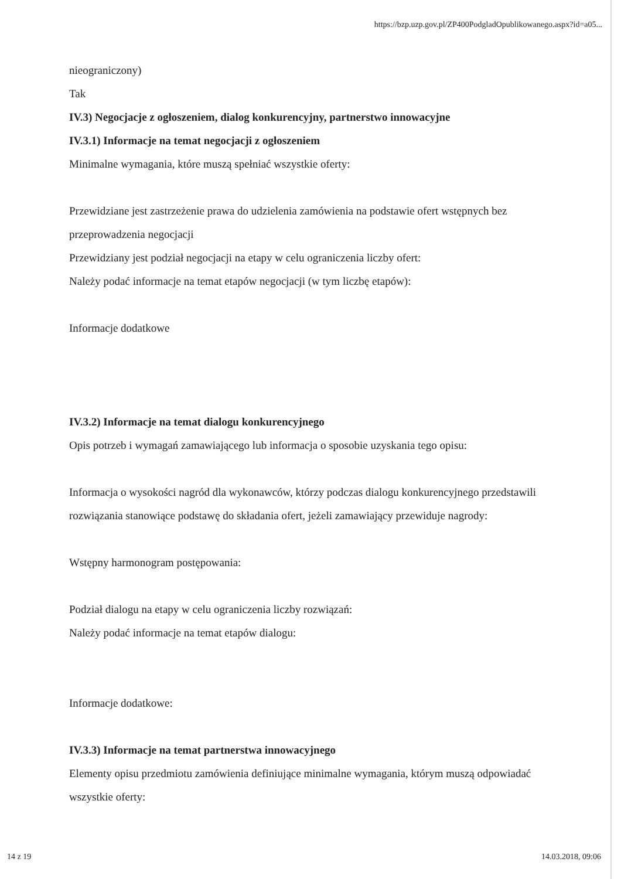https://bzp.uzp.gov.pl/ZP400PodgladOpublikowanego.aspx?id=a05...
nieograniczony)
Tak
IV.3) Negocjacje z ogłoszeniem, dialog konkurencyjny, partnerstwo innowacyjne
IV.3.1) Informacje na temat negocjacji z ogłoszeniem
Minimalne wymagania, które muszą spełniać wszystkie oferty:
Przewidziane jest zastrzeżenie prawa do udzielenia zamówienia na podstawie ofert wstępnych bez przeprowadzenia negocjacji
Przewidziany jest podział negocjacji na etapy w celu ograniczenia liczby ofert:
Należy podać informacje na temat etapów negocjacji (w tym liczbę etapów):
Informacje dodatkowe
IV.3.2) Informacje na temat dialogu konkurencyjnego
Opis potrzeb i wymagań zamawiającego lub informacja o sposobie uzyskania tego opisu:
Informacja o wysokości nagród dla wykonawców, którzy podczas dialogu konkurencyjnego przedstawili rozwiązania stanowiące podstawę do składania ofert, jeżeli zamawiający przewiduje nagrody:
Wstępny harmonogram postępowania:
Podział dialogu na etapy w celu ograniczenia liczby rozwiązań:
Należy podać informacje na temat etapów dialogu:
Informacje dodatkowe:
IV.3.3) Informacje na temat partnerstwa innowacyjnego
Elementy opisu przedmiotu zamówienia definiujące minimalne wymagania, którym muszą odpowiadać wszystkie oferty:
14 z 19 14.03.2018, 09:06